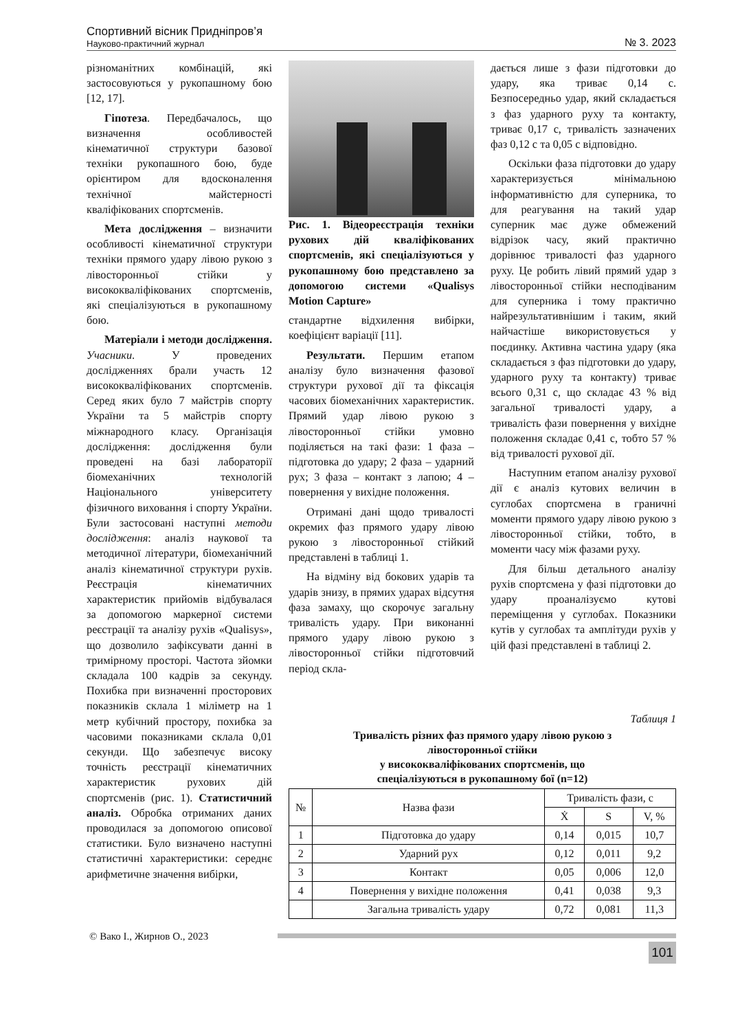Спортивний вісник Придніпров’я
Науково-практичний журнал
№ 3. 2023
різноманітних комбінацій, які застосовуються у рукопашному бою [12, 17].
Гіпотеза. Передбачалось, що визначення особливостей кінематичної структури базової техніки рукопашного бою, буде орієнтиром для вдосконалення технічної майстерності кваліфікованих спортсменів.
Мета дослідження – визначити особливості кінематичної структури техніки прямого удару лівою рукою з лівосторонньої стійки у висококваліфікованих спортсменів, які спеціалізуються в рукопашному бою.
Матеріали і методи дослідження. Учасники. У проведених дослідженнях брали участь 12 висококваліфікованих спортсменів. Серед яких було 7 майстрів спорту України та 5 майстрів спорту міжнародного класу. Організація дослідження: дослідження були проведені на базі лабораторії біомеханічних технологій Національного університету фізичного виховання і спорту України. Були застосовані наступні методи дослідження: аналіз наукової та методичної літератури, біомеханічний аналіз кінематичної структури рухів. Реєстрація кінематичних характеристик прийомів відбувалася за допомогою маркерної системи реєстрації та аналізу рухів «Qualisys», що дозволило зафіксувати данні в тримірному просторі. Частота зйомки складала 100 кадрів за секунду. Похибка при визначенні просторових показників склала 1 міліметр на 1 метр кубічний простору, похибка за часовими показниками склала 0,01 секунди. Що забезпечує високу точність реєстрації кінематичних характеристик рухових дій спортсменів (рис. 1). Статистичний аналіз. Обробка отриманих даних проводилася за допомогою описової статистики. Було визначено наступні статистичні характеристики: середнє арифметичне значення вибірки,
Рис. 1. Відеореєстрація техніки рухових дій кваліфікованих спортсменів, які спеціалізуються у рукопашному бою представлено за допомогою системи «Qualisys Motion Capture»
стандартне відхилення вибірки, коефіцієнт варіації [11].
Результати. Першим етапом аналізу було визначення фазової структури рухової дії та фіксація часових біомеханічних характеристик. Прямий удар лівою рукою з лівосторонньої стійки умовно поділяється на такі фази: 1 фаза – підготовка до удару; 2 фаза – ударний рух; 3 фаза – контакт з лапою; 4 – повернення у вихідне положення.
Отримані дані щодо тривалості окремих фаз прямого удару лівою рукою з лівосторонньої стійкий представлені в таблиці 1.
На відміну від бокових ударів та ударів знизу, в прямих ударах відсутня фаза замаху, що скорочує загальну тривалість удару. При виконанні прямого удару лівою рукою з лівосторонньої стійки підготовчий період скла-
дається лише з фази підготовки до удару, яка триває 0,14 с. Безпосередньо удар, який складається з фаз ударного руху та контакту, триває 0,17 с, тривалість зазначених фаз 0,12 с та 0,05 с відповідно.
Оскільки фаза підготовки до удару характеризується мінімальною інформативністю для суперника, то для реагування на такий удар суперник має дуже обмежений відрізок часу, який практично дорівнює тривалості фаз ударного руху. Це робить лівий прямий удар з лівосторонньої стійки несподіваним для суперника і тому практично найрезультативнішим і таким, який найчастіше використовується у поєдинку. Активна частина удару (яка складається з фаз підготовки до удару, ударного руху та контакту) триває всього 0,31 с, що складає 43 % від загальної тривалості удару, а тривалість фази повернення у вихідне положення складає 0,41 с, тобто 57 % від тривалості рухової дії.
Наступним етапом аналізу рухової дії є аналіз кутових величин в суглобах спортсмена в граничні моменти прямого удару лівою рукою з лівосторонньої стійки, тобто, в моменти часу між фазами руху.
Для більш детального аналізу рухів спортсмена у фазі підготовки до удару проаналізуємо кутові переміщення у суглобах. Показники кутів у суглобах та амплітуди рухів у цій фазі представлені в таблиці 2.
Таблиця 1
Тривалість різних фаз прямого удару лівою рукою з
лівосторонньої стійки
у висококваліфікованих спортсменів, що
спеціалізуються в рукопашному бої (n=12)
| № | Назва фази | Тривалість фази, с | | |
| --- | --- | --- | --- | --- |
| | | Ẋ | S | V, % |
| 1 | Підготовка до удару | 0,14 | 0,015 | 10,7 |
| 2 | Ударний рух | 0,12 | 0,011 | 9,2 |
| 3 | Контакт | 0,05 | 0,006 | 12,0 |
| 4 | Повернення у вихідне положення | 0,41 | 0,038 | 9,3 |
| | Загальна тривалість удару | 0,72 | 0,081 | 11,3 |
© Вако І., Жирнов О., 2023
101